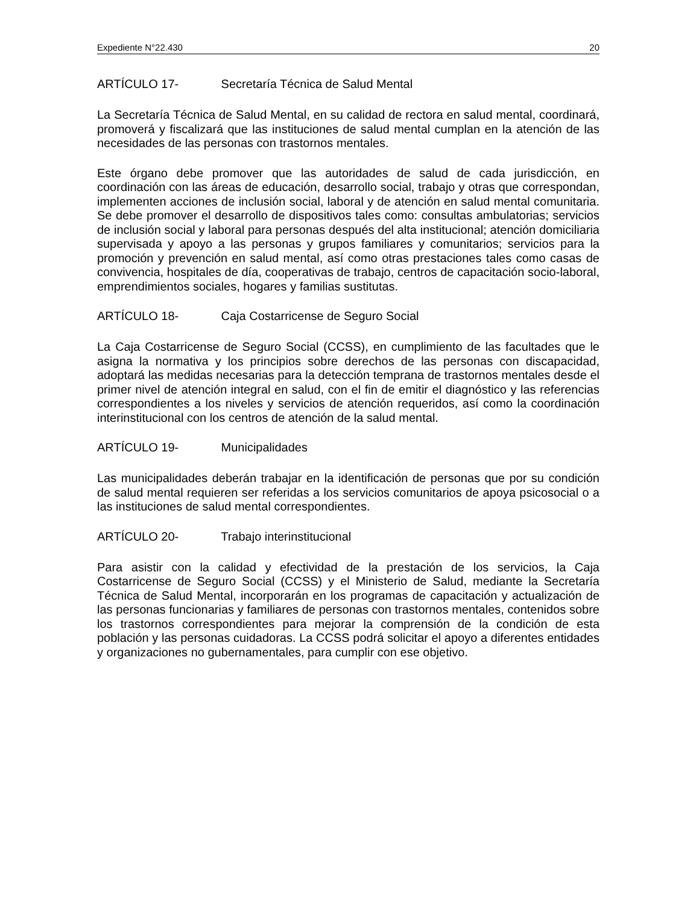Expediente N°22.430 20
ARTÍCULO 17- Secretaría Técnica de Salud Mental
La Secretaría Técnica de Salud Mental, en su calidad de rectora en salud mental, coordinará, promoverá y fiscalizará que las instituciones de salud mental cumplan en la atención de las necesidades de las personas con trastornos mentales.
Este órgano debe promover que las autoridades de salud de cada jurisdicción, en coordinación con las áreas de educación, desarrollo social, trabajo y otras que correspondan, implementen acciones de inclusión social, laboral y de atención en salud mental comunitaria. Se debe promover el desarrollo de dispositivos tales como: consultas ambulatorias; servicios de inclusión social y laboral para personas después del alta institucional; atención domiciliaria supervisada y apoyo a las personas y grupos familiares y comunitarios; servicios para la promoción y prevención en salud mental, así como otras prestaciones tales como casas de convivencia, hospitales de día, cooperativas de trabajo, centros de capacitación socio-laboral, emprendimientos sociales, hogares y familias sustitutas.
ARTÍCULO 18- Caja Costarricense de Seguro Social
La Caja Costarricense de Seguro Social (CCSS), en cumplimiento de las facultades que le asigna la normativa y los principios sobre derechos de las personas con discapacidad, adoptará las medidas necesarias para la detección temprana de trastornos mentales desde el primer nivel de atención integral en salud, con el fin de emitir el diagnóstico y las referencias correspondientes a los niveles y servicios de atención requeridos, así como la coordinación interinstitucional con los centros de atención de la salud mental.
ARTÍCULO 19- Municipalidades
Las municipalidades deberán trabajar en la identificación de personas que por su condición de salud mental requieren ser referidas a los servicios comunitarios de apoya psicosocial o a las instituciones de salud mental correspondientes.
ARTÍCULO 20- Trabajo interinstitucional
Para asistir con la calidad y efectividad de la prestación de los servicios, la Caja Costarricense de Seguro Social (CCSS) y el Ministerio de Salud, mediante la Secretaría Técnica de Salud Mental, incorporarán en los programas de capacitación y actualización de las personas funcionarias y familiares de personas con trastornos mentales, contenidos sobre los trastornos correspondientes para mejorar la comprensión de la condición de esta población y las personas cuidadoras. La CCSS podrá solicitar el apoyo a diferentes entidades y organizaciones no gubernamentales, para cumplir con ese objetivo.